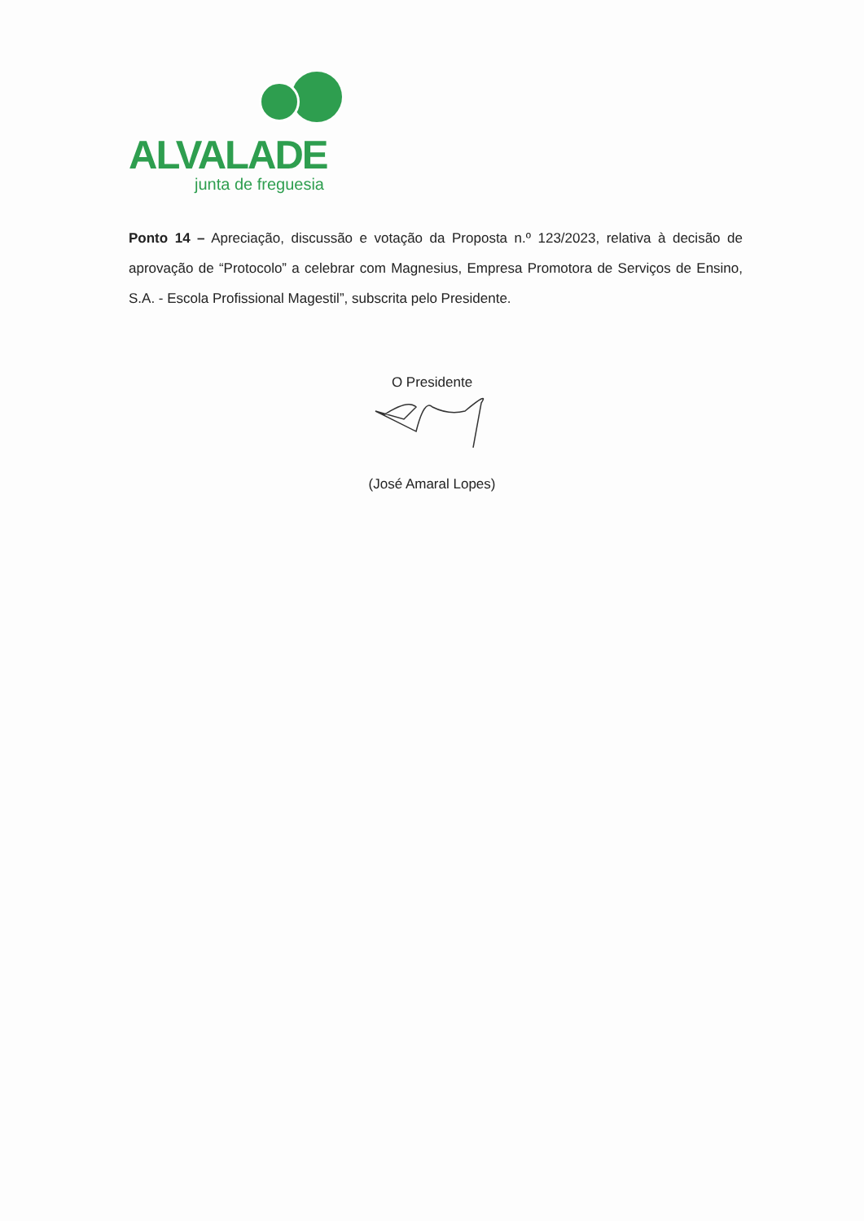ALVALADE
junta de freguesia
Ponto 14 – Apreciação, discussão e votação da Proposta n.º 123/2023, relativa à decisão de aprovação de “Protocolo” a celebrar com Magnesius, Empresa Promotora de Serviços de Ensino, S.A. - Escola Profissional Magestil”, subscrita pelo Presidente.
O Presidente
(José Amaral Lopes)